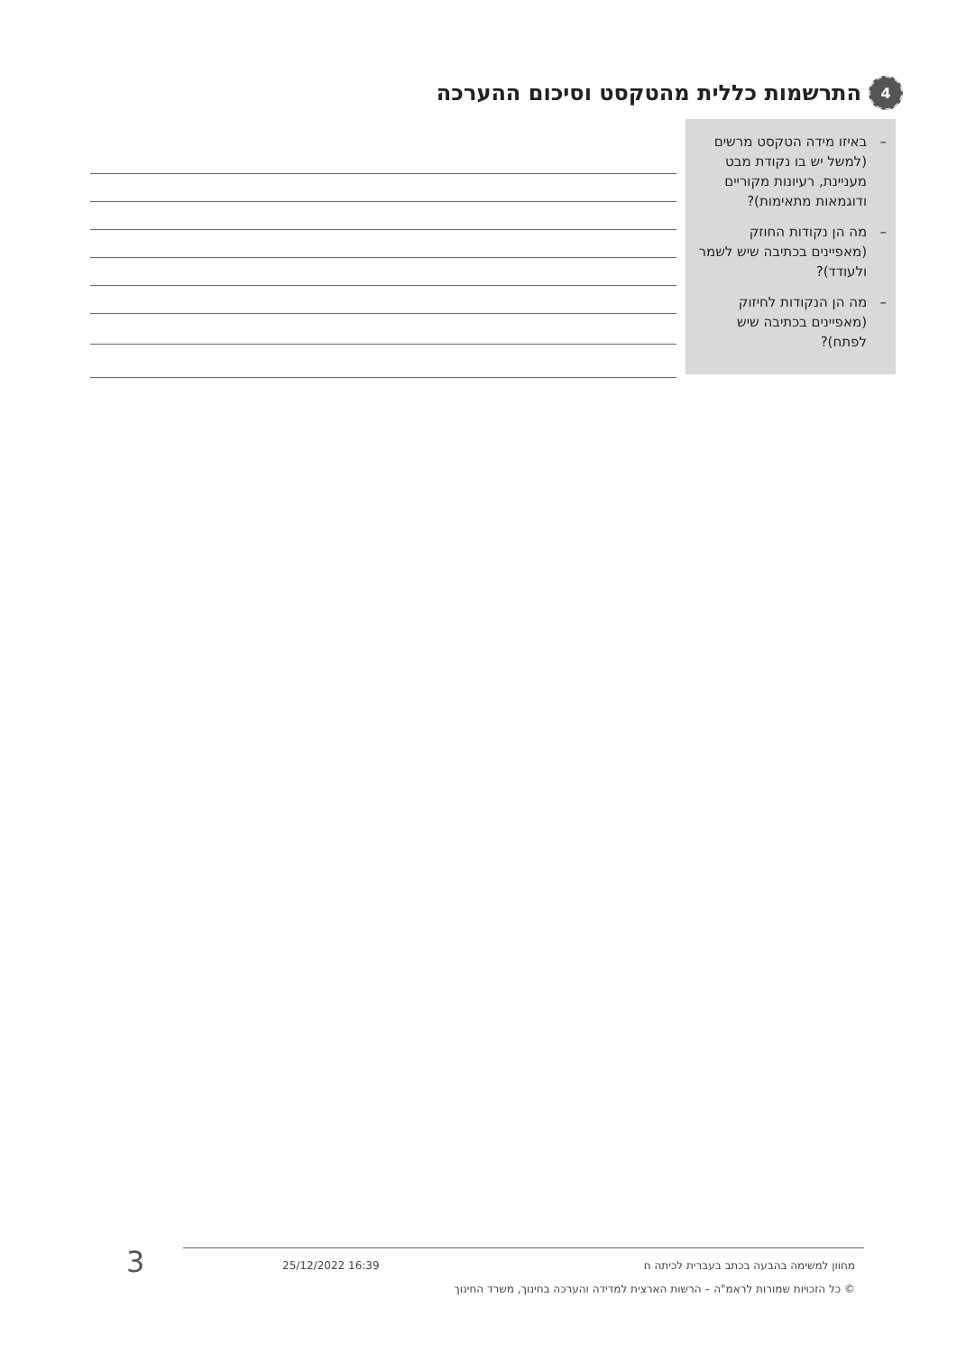4 התרשמות כללית מהטקסט וסיכום ההערכה
– באיזו מידה הטקסט מרשים (למשל יש בו נקודת מבט מעניינת, רעיונות מקוריים ודוגמאות מתאימות)?
– מה הן נקודות החוזק (מאפיינים בכתיבה שיש לשמר ולעודד)?
– מה הן הנקודות לחיזוק (מאפיינים בכתיבה שיש לפתח)?
מחוון למשימה בהבעה בכתב בעברית לכיתה ח 16:39 25/12/2022
© כל הזכויות שמורות לראמ"ה – הרשות הארצית למדידה והערכה בחינוך, משרד החינוך
3